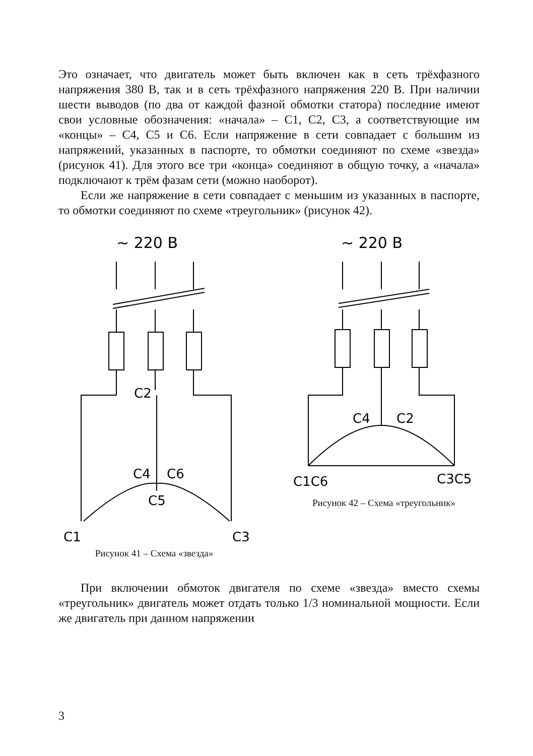Это означает, что двигатель может быть включен как в сеть трёхфазного напряжения 380 В, так и в сеть трёхфазного напряжения 220 В. При наличии шести выводов (по два от каждой фазной обмотки статора) последние имеют свои условные обозначения: «начала» – С1, С2, С3, а соответствующие им «концы» – С4, С5 и С6. Если напряжение в сети совпадает с большим из напряжений, указанных в паспорте, то обмотки соединяют по схеме «звезда» (рисунок 41). Для этого все три «конца» соединяют в общую точку, а «начала» подключают к трём фазам сети (можно наоборот).
Если же напряжение в сети совпадает с меньшим из указанных в паспорте, то обмотки соединяют по схеме «треугольник» (рисунок 42).
~ 220 В
C2
C4
C6
C5
C1
C3
Рисунок 41 – Схема «звезда»
~ 220 В
C4
C2
C1C6
C3C5
Рисунок 42 – Схема «треугольник»
При включении обмоток двигателя по схеме «звезда» вместо схемы «треугольник» двигатель может отдать только 1/3 номинальной мощности. Если же двигатель при данном напряжении
3